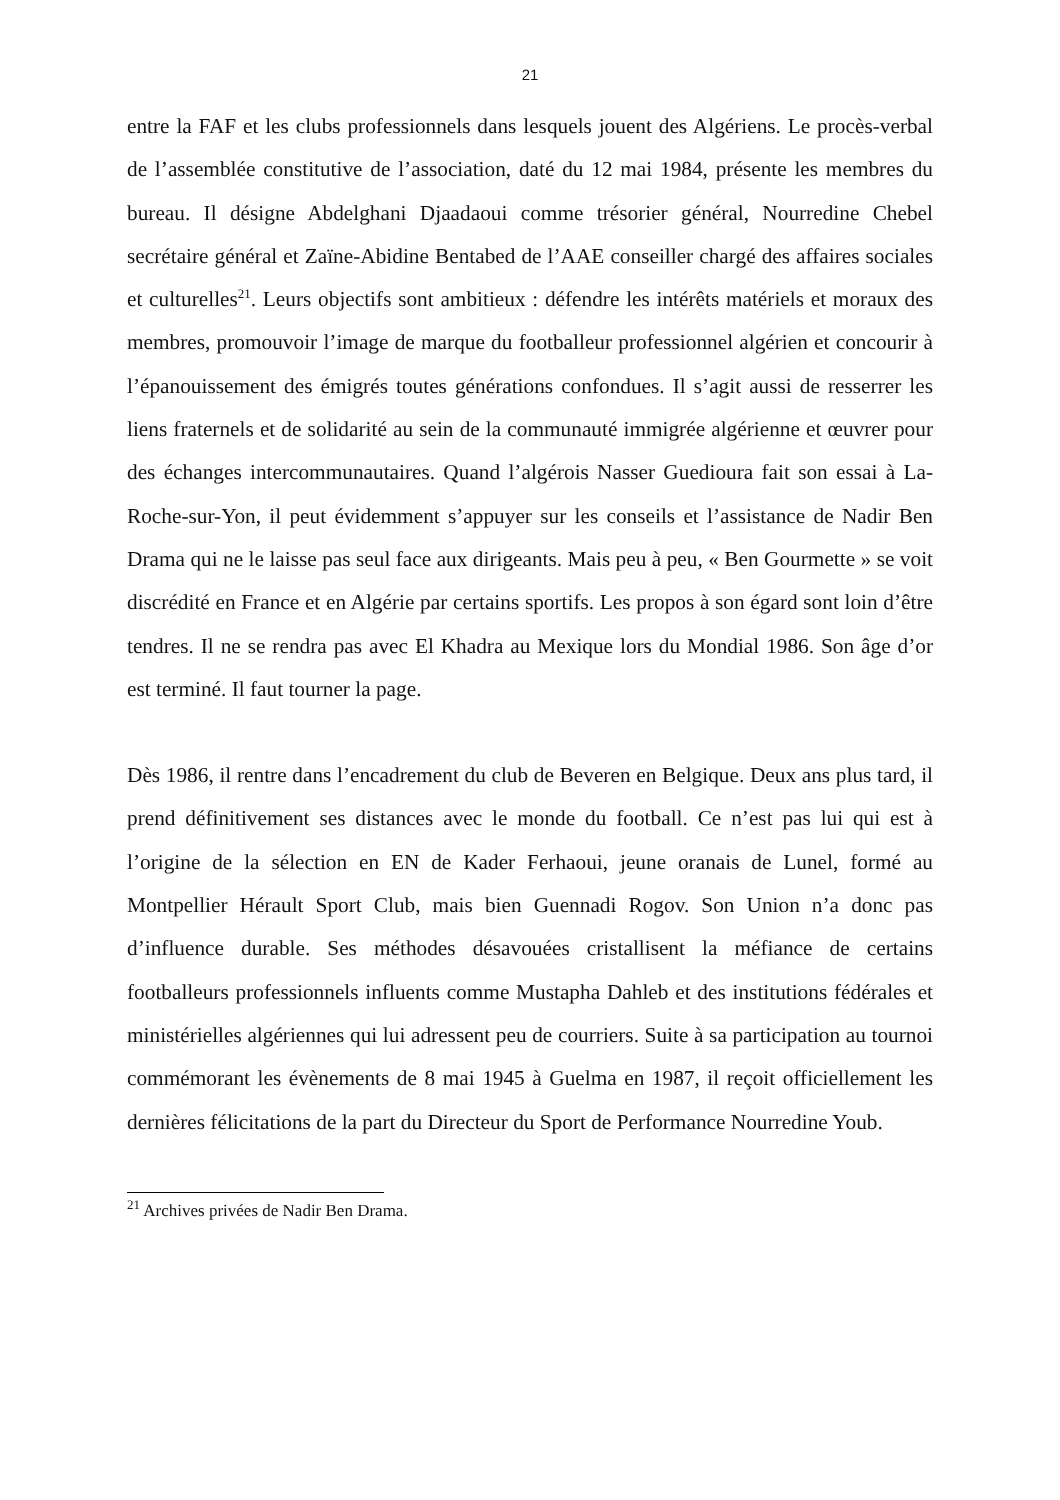21
entre la FAF et les clubs professionnels dans lesquels jouent des Algériens. Le procès-verbal de l’assemblée constitutive de l’association, daté du 12 mai 1984, présente les membres du bureau. Il désigne Abdelghani Djaadaoui comme trésorier général, Nourredine Chebel secrétaire général et Zaïne-Abidine Bentabed de l’AAE conseiller chargé des affaires sociales et culturelles<sup>21</sup>. Leurs objectifs sont ambitieux : défendre les intérêts matériels et moraux des membres, promouvoir l’image de marque du footballeur professionnel algérien et concourir à l’épanouissement des émigrés toutes générations confondues. Il s’agit aussi de resserrer les liens fraternels et de solidarité au sein de la communauté immigrée algérienne et œuvrer pour des échanges intercommunautaires. Quand l’algérois Nasser Guedioura fait son essai à La-Roche-sur-Yon, il peut évidemment s’appuyer sur les conseils et l’assistance de Nadir Ben Drama qui ne le laisse pas seul face aux dirigeants. Mais peu à peu, « Ben Gourmette » se voit discrédité en France et en Algérie par certains sportifs. Les propos à son égard sont loin d’être tendres. Il ne se rendra pas avec El Khadra au Mexique lors du Mondial 1986. Son âge d’or est terminé. Il faut tourner la page.
Dès 1986, il rentre dans l’encadrement du club de Beveren en Belgique. Deux ans plus tard, il prend définitivement ses distances avec le monde du football. Ce n’est pas lui qui est à l’origine de la sélection en EN de Kader Ferhaoui, jeune oranais de Lunel, formé au Montpellier Hérault Sport Club, mais bien Guennadi Rogov. Son Union n’a donc pas d’influence durable. Ses méthodes désavouées cristallisent la méfiance de certains footballeurs professionnels influents comme Mustapha Dahleb et des institutions fédérales et ministérielles algériennes qui lui adressent peu de courriers. Suite à sa participation au tournoi commémorant les évènements de 8 mai 1945 à Guelma en 1987, il reçoit officiellement les dernières félicitations de la part du Directeur du Sport de Performance Nourredine Youb.
<sup>21</sup> Archives privées de Nadir Ben Drama.